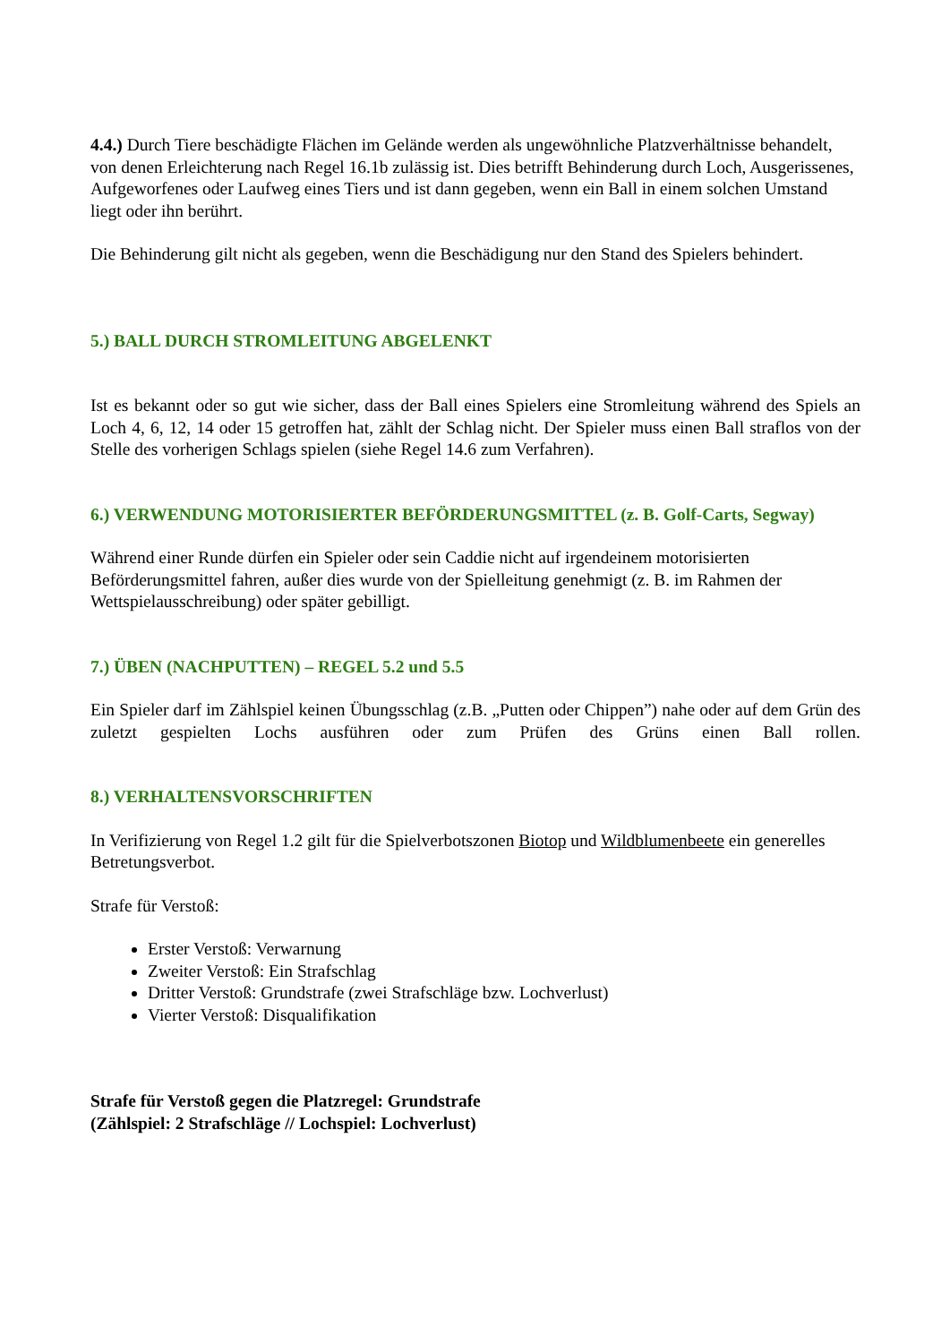4.4.) Durch Tiere beschädigte Flächen im Gelände werden als ungewöhnliche Platzverhältnisse behandelt, von denen Erleichterung nach Regel 16.1b zulässig ist. Dies betrifft Behinderung durch Loch, Ausgerissenes, Aufgeworfenes oder Laufweg eines Tiers und ist dann gegeben, wenn ein Ball in einem solchen Umstand liegt oder ihn berührt.
Die Behinderung gilt nicht als gegeben, wenn die Beschädigung nur den Stand des Spielers behindert.
5.) BALL DURCH STROMLEITUNG ABGELENKT
Ist es bekannt oder so gut wie sicher, dass der Ball eines Spielers eine Stromleitung während des Spiels an Loch 4, 6, 12, 14 oder 15 getroffen hat, zählt der Schlag nicht. Der Spieler muss einen Ball straflos von der Stelle des vorherigen Schlags spielen (siehe Regel 14.6 zum Verfahren).
6.) VERWENDUNG MOTORISIERTER BEFÖRDERUNGSMITTEL (z. B. Golf-Carts, Segway)
Während einer Runde dürfen ein Spieler oder sein Caddie nicht auf irgendeinem motorisierten Beförderungsmittel fahren, außer dies wurde von der Spielleitung genehmigt (z. B. im Rahmen der Wettspielausschreibung) oder später gebilligt.
7.) ÜBEN (NACHPUTTEN) – REGEL 5.2 und 5.5
Ein Spieler darf im Zählspiel keinen Übungsschlag (z.B. „Putten oder Chippen”) nahe oder auf dem Grün des zuletzt gespielten Lochs ausführen oder zum Prüfen des Grüns einen Ball rollen.
8.) VERHALTENSVORSCHRIFTEN
In Verifizierung von Regel 1.2 gilt für die Spielverbotszonen Biotop und Wildblumenbeete ein generelles Betretungsverbot.
Strafe für Verstoß:
Erster Verstoß: Verwarnung
Zweiter Verstoß: Ein Strafschlag
Dritter Verstoß: Grundstrafe (zwei Strafschläge bzw. Lochverlust)
Vierter Verstoß: Disqualifikation
Strafe für Verstoß gegen die Platzregel: Grundstrafe
(Zählspiel: 2 Strafschläge // Lochspiel: Lochverlust)